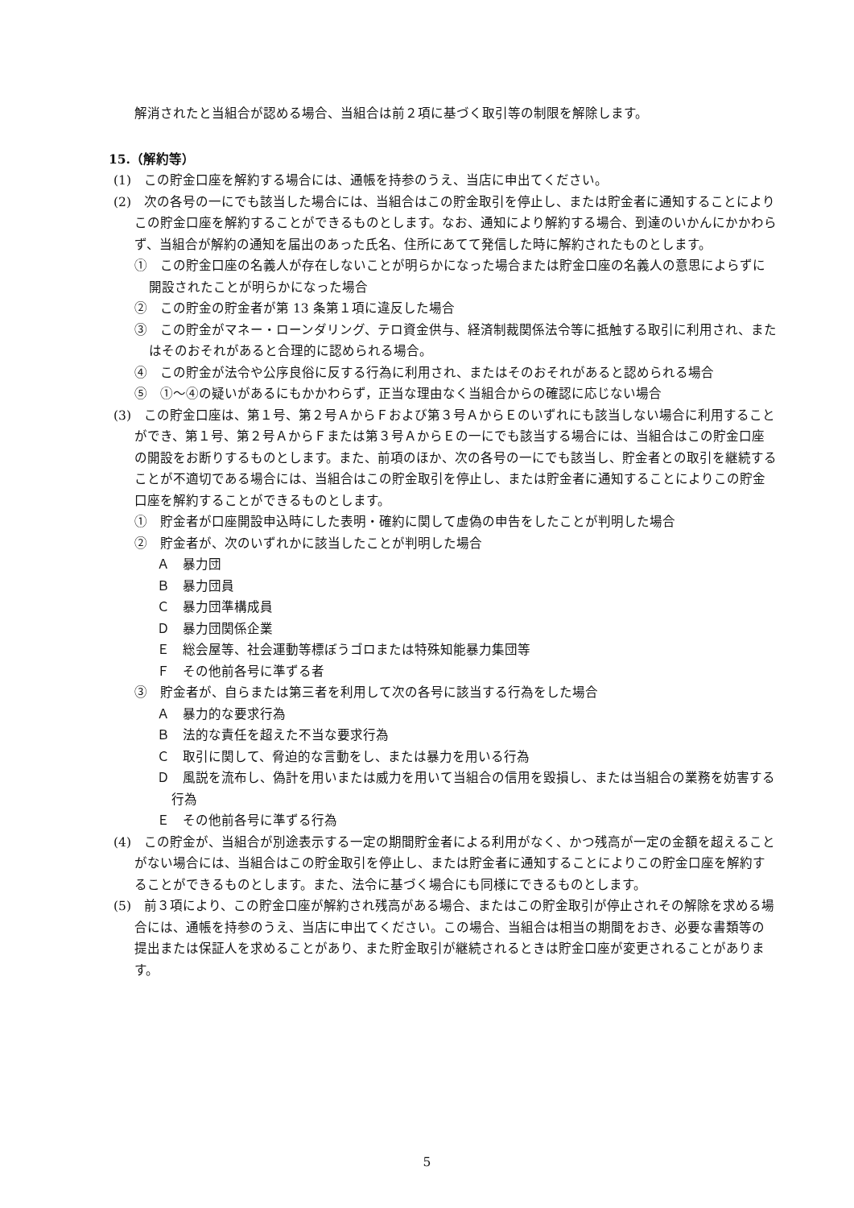解消されたと当組合が認める場合、当組合は前２項に基づく取引等の制限を解除します。
15.（解約等）
(1)　この貯金口座を解約する場合には、通帳を持参のうえ、当店に申出てください。
(2)　次の各号の一にでも該当した場合には、当組合はこの貯金取引を停止し、または貯金者に通知することによりこの貯金口座を解約することができるものとします。なお、通知により解約する場合、到達のいかんにかかわらず、当組合が解約の通知を届出のあった氏名、住所にあてて発信した時に解約されたものとします。
①　この貯金口座の名義人が存在しないことが明らかになった場合または貯金口座の名義人の意思によらずに開設されたことが明らかになった場合
②　この貯金の貯金者が第 13 条第１項に違反した場合
③　この貯金がマネー・ローンダリング、テロ資金供与、経済制裁関係法令等に抵触する取引に利用され、またはそのおそれがあると合理的に認められる場合。
④　この貯金が法令や公序良俗に反する行為に利用され、またはそのおそれがあると認められる場合
⑤　①～④の疑いがあるにもかかわらず，正当な理由なく当組合からの確認に応じない場合
(3)　この貯金口座は、第１号、第２号ＡからＦおよび第３号ＡからＥのいずれにも該当しない場合に利用することができ、第１号、第２号ＡからＦまたは第３号ＡからＥの一にでも該当する場合には、当組合はこの貯金口座の開設をお断りするものとします。また、前項のほか、次の各号の一にでも該当し、貯金者との取引を継続することが不適切である場合には、当組合はこの貯金取引を停止し、または貯金者に通知することによりこの貯金口座を解約することができるものとします。
①　貯金者が口座開設申込時にした表明・確約に関して虚偽の申告をしたことが判明した場合
②　貯金者が、次のいずれかに該当したことが判明した場合
Ａ　暴力団
Ｂ　暴力団員
Ｃ　暴力団準構成員
Ｄ　暴力団関係企業
Ｅ　総会屋等、社会運動等標ぼうゴロまたは特殊知能暴力集団等
Ｆ　その他前各号に準ずる者
③　貯金者が、自らまたは第三者を利用して次の各号に該当する行為をした場合
Ａ　暴力的な要求行為
Ｂ　法的な責任を超えた不当な要求行為
Ｃ　取引に関して、脅迫的な言動をし、または暴力を用いる行為
Ｄ　風説を流布し、偽計を用いまたは威力を用いて当組合の信用を毀損し、または当組合の業務を妨害する行為
Ｅ　その他前各号に準ずる行為
(4)　この貯金が、当組合が別途表示する一定の期間貯金者による利用がなく、かつ残高が一定の金額を超えることがない場合には、当組合はこの貯金取引を停止し、または貯金者に通知することによりこの貯金口座を解約することができるものとします。また、法令に基づく場合にも同様にできるものとします。
(5)　前３項により、この貯金口座が解約され残高がある場合、またはこの貯金取引が停止されその解除を求める場合には、通帳を持参のうえ、当店に申出てください。この場合、当組合は相当の期間をおき、必要な書類等の提出または保証人を求めることがあり、また貯金取引が継続されるときは貯金口座が変更されることがあります。
5